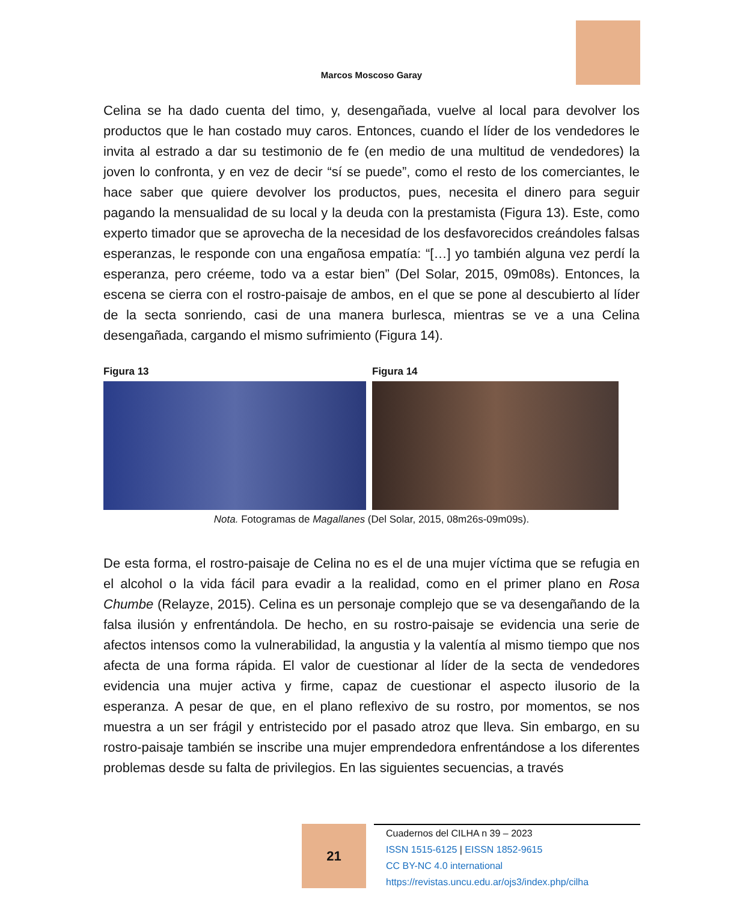Marcos Moscoso Garay
Celina se ha dado cuenta del timo, y, desengañada, vuelve al local para devolver los productos que le han costado muy caros. Entonces, cuando el líder de los vendedores le invita al estrado a dar su testimonio de fe (en medio de una multitud de vendedores) la joven lo confronta, y en vez de decir “sí se puede”, como el resto de los comerciantes, le hace saber que quiere devolver los productos, pues, necesita el dinero para seguir pagando la mensualidad de su local y la deuda con la prestamista (Figura 13). Este, como experto timador que se aprovecha de la necesidad de los desfavorecidos creándoles falsas esperanzas, le responde con una engañosa empatía: “[…] yo también alguna vez perdí la esperanza, pero créeme, todo va a estar bien” (Del Solar, 2015, 09m08s). Entonces, la escena se cierra con el rostro-paisaje de ambos, en el que se pone al descubierto al líder de la secta sonriendo, casi de una manera burlesca, mientras se ve a una Celina desengañada, cargando el mismo sufrimiento (Figura 14).
Figura 13 Figura 14
Nota. Fotogramas de Magallanes (Del Solar, 2015, 08m26s-09m09s).
De esta forma, el rostro-paisaje de Celina no es el de una mujer víctima que se refugia en el alcohol o la vida fácil para evadir a la realidad, como en el primer plano en Rosa Chumbe (Relayze, 2015). Celina es un personaje complejo que se va desengañando de la falsa ilusión y enfrentándola. De hecho, en su rostro-paisaje se evidencia una serie de afectos intensos como la vulnerabilidad, la angustia y la valentía al mismo tiempo que nos afecta de una forma rápida. El valor de cuestionar al líder de la secta de vendedores evidencia una mujer activa y firme, capaz de cuestionar el aspecto ilusorio de la esperanza. A pesar de que, en el plano reflexivo de su rostro, por momentos, se nos muestra a un ser frágil y entristecido por el pasado atroz que lleva. Sin embargo, en su rostro-paisaje también se inscribe una mujer emprendedora enfrentándose a los diferentes problemas desde su falta de privilegios. En las siguientes secuencias, a través
21
Cuadernos del CILHA n 39 – 2023
ISSN 1515-6125 | EISSN 1852-9615
CC BY-NC 4.0 international
https://revistas.uncu.edu.ar/ojs3/index.php/cilha